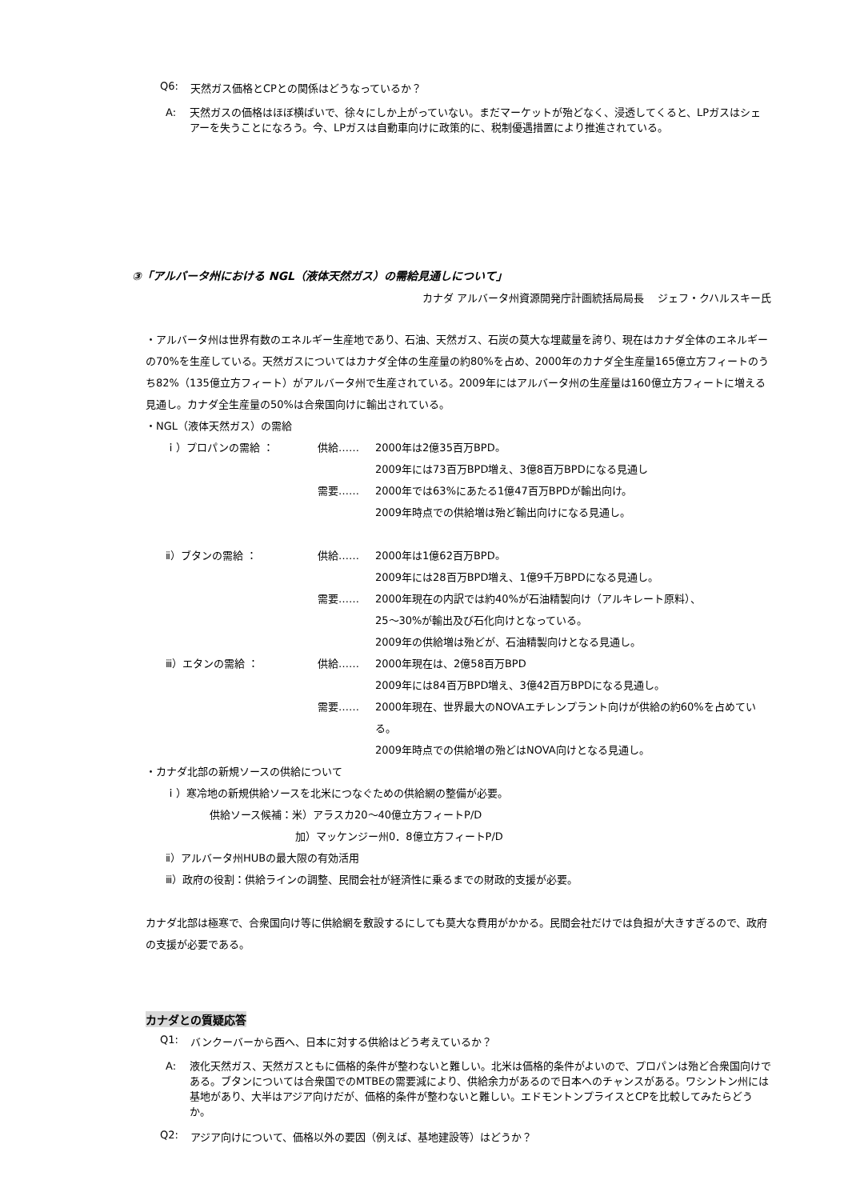Q6: 天然ガス価格とCPとの関係はどうなっているか？
A: 天然ガスの価格はほぼ横ばいで、徐々にしか上がっていない。まだマーケットが殆どなく、浸透してくると、LPガスはシェアーを失うことになろう。今、LPガスは自動車向けに政策的に、税制優遇措置により推進されている。
③「アルバータ州における NGL（液体天然ガス）の需給見通しについて」
カナダ アルバータ州資源開発庁計画統括局局長　 ジェフ・クハルスキー氏
・アルバータ州は世界有数のエネルギー生産地であり、石油、天然ガス、石炭の莫大な埋蔵量を誇り、現在はカナダ全体のエネルギーの70%を生産している。天然ガスについてはカナダ全体の生産量の約80%を占め、2000年のカナダ全生産量165億立方フィートのうち82%（135億立方フィート）がアルバータ州で生産されている。2009年にはアルバータ州の生産量は160億立方フィートに増える見通し。カナダ全生産量の50%は合衆国向けに輸出されている。
・NGL（液体天然ガス）の需給
ｉ）プロパンの需給 ： 供給…… 2000年は2億35百万BPD。
2009年には73百万BPD増え、3億8百万BPDになる見通し
需要…… 2000年では63%にあたる1億47百万BPDが輸出向け。
2009年時点での供給増は殆ど輸出向けになる見通し。
ⅱ）ブタンの需給 ： 供給…… 2000年は1億62百万BPD。
2009年には28百万BPD増え、1億9千万BPDになる見通し。
需要…… 2000年現在の内訳では約40%が石油精製向け（アルキレート原料）、
25〜30%が輸出及び石化向けとなっている。
2009年の供給増は殆どが、石油精製向けとなる見通し。
ⅲ）エタンの需給 ： 供給…… 2000年現在は、2億58百万BPD
2009年には84百万BPD増え、3億42百万BPDになる見通し。
需要…… 2000年現在、世界最大のNOVAエチレンプラント向けが供給の約60%を占めている。
2009年時点での供給増の殆どはNOVA向けとなる見通し。
・カナダ北部の新規ソースの供給について
ｉ）寒冷地の新規供給ソースを北米につなぐための供給網の整備が必要。
供給ソース候補：米）アラスカ20〜40億立方フィートP/D
加）マッケンジー州0．8億立方フィートP/D
ⅱ）アルバータ州HUBの最大限の有効活用
ⅲ）政府の役割：供給ラインの調整、民間会社が経済性に乗るまでの財政的支援が必要。
カナダ北部は極寒で、合衆国向け等に供給網を敷設するにしても莫大な費用がかかる。民間会社だけでは負担が大きすぎるので、政府の支援が必要である。
カナダとの質疑応答
Q1: バンクーバーから西へ、日本に対する供給はどう考えているか？
A: 液化天然ガス、天然ガスともに価格的条件が整わないと難しい。北米は価格的条件がよいので、プロパンは殆ど合衆国向けである。ブタンについては合衆国でのMTBEの需要減により、供給余力があるので日本へのチャンスがある。ワシントン州には基地があり、大半はアジア向けだが、価格的条件が整わないと難しい。エドモントンプライスとCPを比較してみたらどうか。
Q2: アジア向けについて、価格以外の要因（例えば、基地建設等）はどうか？